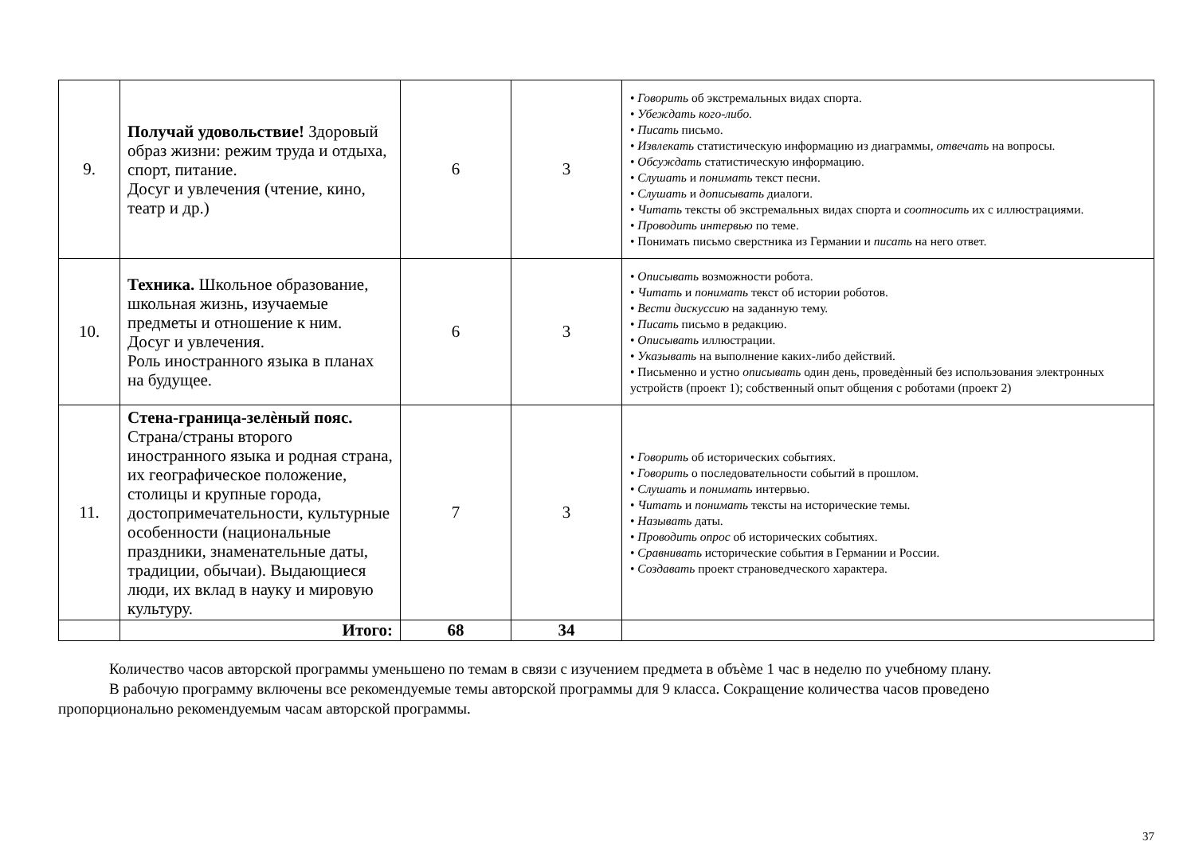| 9. | Получай удовольствие! Здоровый образ жизни: режим труда и отдыха, спорт, питание. Досуг и увлечения (чтение, кино, театр и др.) | 6 | 3 | • Говорить об экстремальных видах спорта. • Убеждать кого-либо. • Писать письмо. • Извлекать статистическую информацию из диаграммы, отвечать на вопросы. • Обсуждать статистическую информацию. • Слушать и понимать текст песни. • Слушать и дописывать диалоги. • Читать тексты об экстремальных видах спорта и соотносить их с иллюстрациями. • Проводить интервью по теме. • Понимать письмо сверстника из Германии и писать на него ответ. |
| 10. | Техника. Школьное образование, школьная жизнь, изучаемые предметы и отношение к ним. Досуг и увлечения. Роль иностранного языка в планах на будущее. | 6 | 3 | • Описывать возможности робота. • Читать и понимать текст об истории роботов. • Вести дискуссию на заданную тему. • Писать письмо в редакцию. • Описывать иллюстрации. • Указывать на выполнение каких-либо действий. • Письменно и устно описывать один день, проведѐнный без использования электронных устройств (проект 1); собственный опыт общения с роботами (проект 2) |
| 11. | Стена-граница-зелѐный пояс. Страна/страны второго иностранного языка и родная страна, их географическое положение, столицы и крупные города, достопримечательности, культурные особенности (национальные праздники, знаменательные даты, традиции, обычаи). Выдающиеся люди, их вклад в науку и мировую культуру. | 7 | 3 | • Говорить об исторических событиях. • Говорить о последовательности событий в прошлом. • Слушать и понимать интервью. • Читать и понимать тексты на исторические темы. • Называть даты. • Проводить опрос об исторических событиях. • Сравнивать исторические события в Германии и России. • Создавать проект страноведческого характера. |
| | Итого: | 68 | 34 | |
Количество часов авторской программы уменьшено по темам в связи с изучением предмета в объѐме 1 час в неделю по учебному плану.
В рабочую программу включены все рекомендуемые темы авторской программы для 9 класса. Сокращение количества часов проведено
пропорционально рекомендуемым часам авторской программы.
37